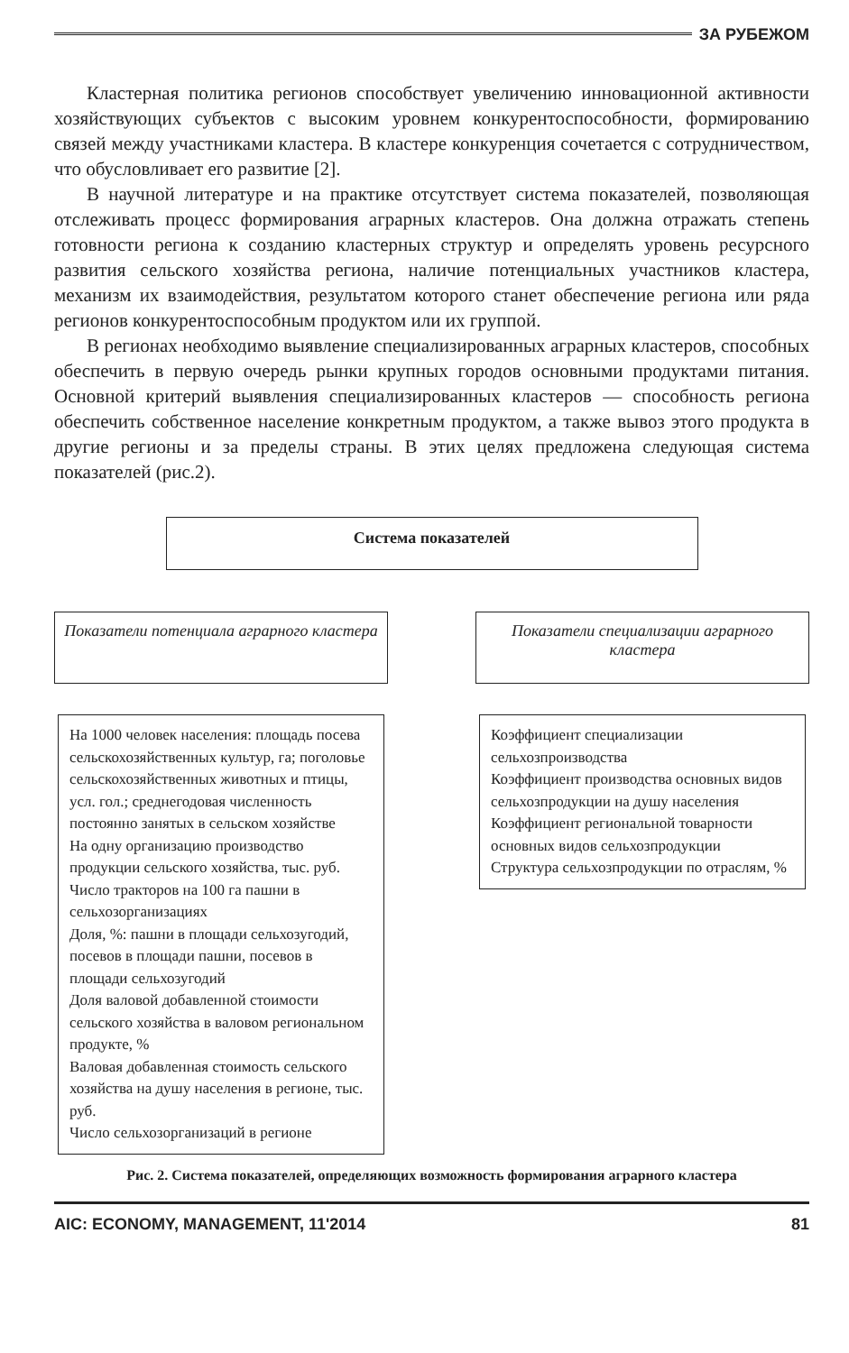ЗА РУБЕЖОМ
Кластерная политика регионов способствует увеличению инновационной активности хозяйствующих субъектов с высоким уровнем конкурентоспособности, формированию связей между участниками кластера. В кластере конкуренция сочетается с сотрудничеством, что обусловливает его развитие [2].
В научной литературе и на практике отсутствует система показателей, позволяющая отслеживать процесс формирования аграрных кластеров. Она должна отражать степень готовности региона к созданию кластерных структур и определять уровень ресурсного развития сельского хозяйства региона, наличие потенциальных участников кластера, механизм их взаимодействия, результатом которого станет обеспечение региона или ряда регионов конкурентоспособным продуктом или их группой.
В регионах необходимо выявление специализированных аграрных кластеров, способных обеспечить в первую очередь рынки крупных городов основными продуктами питания. Основной критерий выявления специализированных кластеров — способность региона обеспечить собственное население конкретным продуктом, а также вывоз этого продукта в другие регионы и за пределы страны. В этих целях предложена следующая система показателей (рис.2).
Система показателей
Показатели потенциала аграрного кластера
На 1000 человек населения: площадь посева сельскохозяйственных культур, га; поголовье сельскохозяйственных животных и птицы, усл. гол.; среднегодовая численность постоянно занятых в сельском хозяйстве
На одну организацию производство продукции сельского хозяйства, тыс. руб.
Число тракторов на 100 га пашни в сельхозорганизациях
Доля, %: пашни в площади сельхозугодий, посевов в площади пашни, посевов в площади сельхозугодий
Доля валовой добавленной стоимости сельского хозяйства в валовом региональном продукте, %
Валовая добавленная стоимость сельского хозяйства на душу населения в регионе, тыс. руб.
Число сельхозорганизаций в регионе
Показатели специализации аграрного кластера
Коэффициент специализации сельхозпроизводства
Коэффициент производства основных видов сельхозпродукции на душу населения
Коэффициент региональной товарности основных видов сельхозпродукции
Структура сельхозпродукции по отраслям, %
Рис. 2. Система показателей, определяющих возможность формирования аграрного кластера
AIC: ECONOMY, MANAGEMENT, 11'2014 81